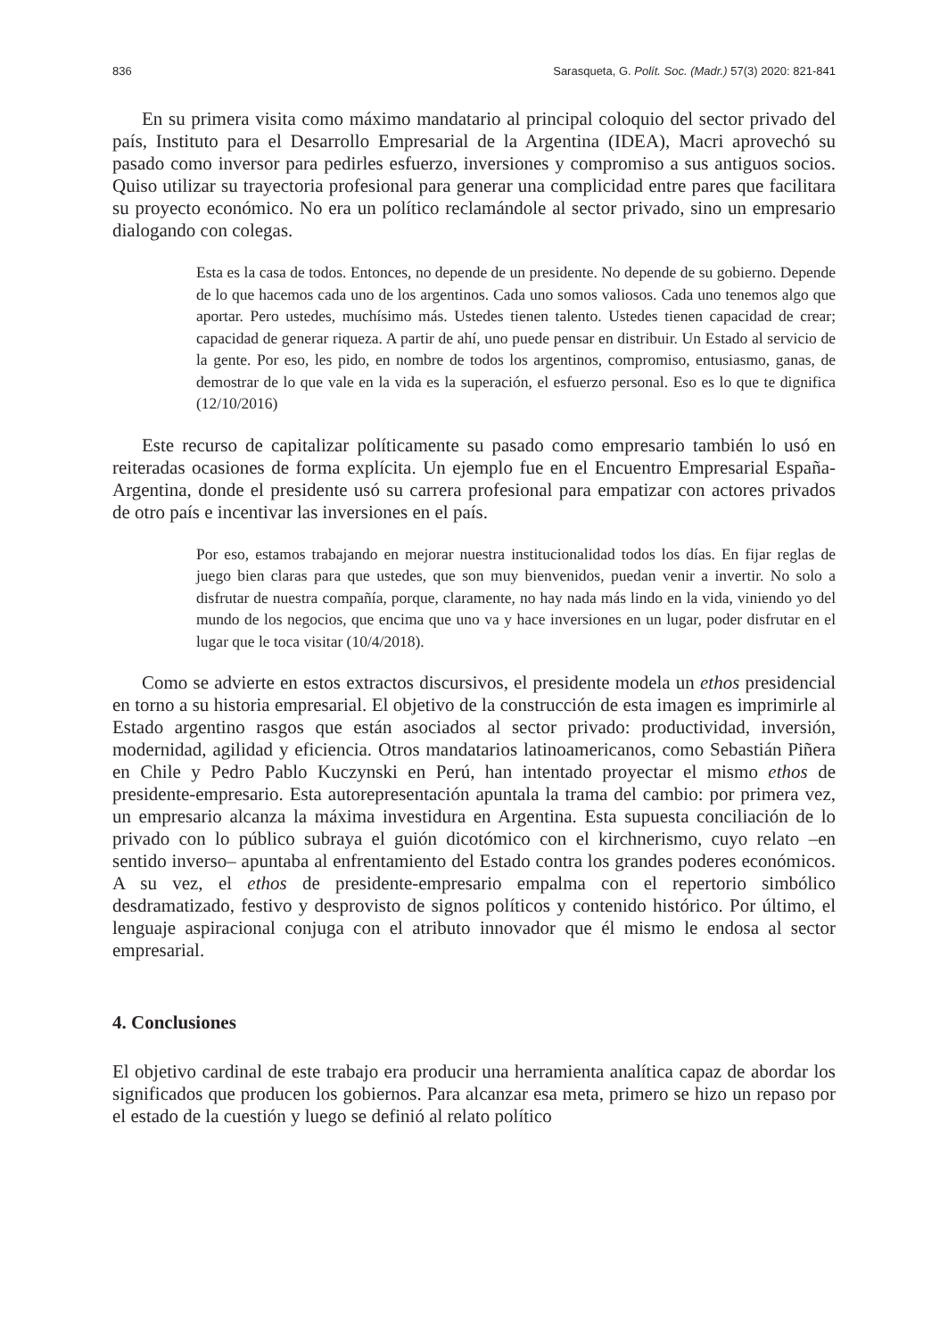836 Sarasqueta, G. Polít. Soc. (Madr.) 57(3) 2020: 821-841
En su primera visita como máximo mandatario al principal coloquio del sector privado del país, Instituto para el Desarrollo Empresarial de la Argentina (IDEA), Macri aprovechó su pasado como inversor para pedirles esfuerzo, inversiones y compromiso a sus antiguos socios. Quiso utilizar su trayectoria profesional para generar una complicidad entre pares que facilitara su proyecto económico. No era un político reclamándole al sector privado, sino un empresario dialogando con colegas.
Esta es la casa de todos. Entonces, no depende de un presidente. No depende de su gobierno. Depende de lo que hacemos cada uno de los argentinos. Cada uno somos valiosos. Cada uno tenemos algo que aportar. Pero ustedes, muchísimo más. Ustedes tienen talento. Ustedes tienen capacidad de crear; capacidad de generar riqueza. A partir de ahí, uno puede pensar en distribuir. Un Estado al servicio de la gente. Por eso, les pido, en nombre de todos los argentinos, compromiso, entusiasmo, ganas, de demostrar de lo que vale en la vida es la superación, el esfuerzo personal. Eso es lo que te dignifica (12/10/2016)
Este recurso de capitalizar políticamente su pasado como empresario también lo usó en reiteradas ocasiones de forma explícita. Un ejemplo fue en el Encuentro Empresarial España-Argentina, donde el presidente usó su carrera profesional para empatizar con actores privados de otro país e incentivar las inversiones en el país.
Por eso, estamos trabajando en mejorar nuestra institucionalidad todos los días. En fijar reglas de juego bien claras para que ustedes, que son muy bienvenidos, puedan venir a invertir. No solo a disfrutar de nuestra compañía, porque, claramente, no hay nada más lindo en la vida, viniendo yo del mundo de los negocios, que encima que uno va y hace inversiones en un lugar, poder disfrutar en el lugar que le toca visitar (10/4/2018).
Como se advierte en estos extractos discursivos, el presidente modela un ethos presidencial en torno a su historia empresarial. El objetivo de la construcción de esta imagen es imprimirle al Estado argentino rasgos que están asociados al sector privado: productividad, inversión, modernidad, agilidad y eficiencia. Otros mandatarios latinoamericanos, como Sebastián Piñera en Chile y Pedro Pablo Kuczynski en Perú, han intentado proyectar el mismo ethos de presidente-empresario. Esta autorepresentación apuntala la trama del cambio: por primera vez, un empresario alcanza la máxima investidura en Argentina. Esta supuesta conciliación de lo privado con lo público subraya el guión dicotómico con el kirchnerismo, cuyo relato –en sentido inverso– apuntaba al enfrentamiento del Estado contra los grandes poderes económicos. A su vez, el ethos de presidente-empresario empalma con el repertorio simbólico desdramatizado, festivo y desprovisto de signos políticos y contenido histórico. Por último, el lenguaje aspiracional conjuga con el atributo innovador que él mismo le endosa al sector empresarial.
4. Conclusiones
El objetivo cardinal de este trabajo era producir una herramienta analítica capaz de abordar los significados que producen los gobiernos. Para alcanzar esa meta, primero se hizo un repaso por el estado de la cuestión y luego se definió al relato político